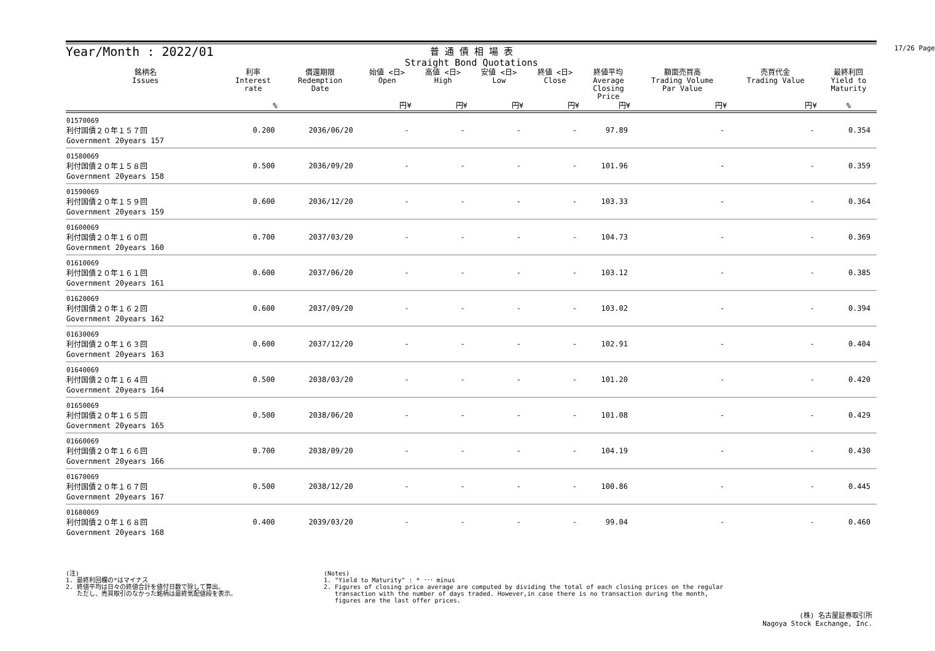Year/Month : 2022/01
普 通 債 相 場 表
Straight Bond Quotations
17/26 Page
| 銘柄名 Issues | 利率 Interest rate | 償還期限 Redemption Date | 始値 <日> Open | 高値 <日> High | 安値 <日> Low | 終値 <日> Close | 終値平均 Average Closing Price | 額面売買高 Trading Volume Par Value | 売買代金 Trading Value | 最終利回 Yield to Maturity |
| --- | --- | --- | --- | --- | --- | --- | --- | --- | --- | --- |
| | % | | 円¥ | 円¥ | 円¥ | 円¥ | 円¥ | 円¥ | 円¥ | % |
| 01570069 利付国債２０年１５７回 Government 20years 157 | 0.200 | 2036/06/20 | - | - | - | - | 97.89 | - | - | 0.354 |
| 01580069 利付国債２０年１５８回 Government 20years 158 | 0.500 | 2036/09/20 | - | - | - | - | 101.96 | - | - | 0.359 |
| 01590069 利付国債２０年１５９回 Government 20years 159 | 0.600 | 2036/12/20 | - | - | - | - | 103.33 | - | - | 0.364 |
| 01600069 利付国債２０年１６０回 Government 20years 160 | 0.700 | 2037/03/20 | - | - | - | - | 104.73 | - | - | 0.369 |
| 01610069 利付国債２０年１６１回 Government 20years 161 | 0.600 | 2037/06/20 | - | - | - | - | 103.12 | - | - | 0.385 |
| 01620069 利付国債２０年１６２回 Government 20years 162 | 0.600 | 2037/09/20 | - | - | - | - | 103.02 | - | - | 0.394 |
| 01630069 利付国債２０年１６３回 Government 20years 163 | 0.600 | 2037/12/20 | - | - | - | - | 102.91 | - | - | 0.404 |
| 01640069 利付国債２０年１６４回 Government 20years 164 | 0.500 | 2038/03/20 | - | - | - | - | 101.20 | - | - | 0.420 |
| 01650069 利付国債２０年１６５回 Government 20years 165 | 0.500 | 2038/06/20 | - | - | - | - | 101.08 | - | - | 0.429 |
| 01660069 利付国債２０年１６６回 Government 20years 166 | 0.700 | 2038/09/20 | - | - | - | - | 104.19 | - | - | 0.430 |
| 01670069 利付国債２０年１６７回 Government 20years 167 | 0.500 | 2038/12/20 | - | - | - | - | 100.86 | - | - | 0.445 |
| 01680069 利付国債２０年１６８回 Government 20years 168 | 0.400 | 2039/03/20 | - | - | - | - | 99.04 | - | - | 0.460 |
(注)
1. 最終利回欄の*はマイナス
2. 終値平均は日々の終値合計を値付日数で除して算出。
ただし、売買取引のなかった銘柄は最終気配値段を表示。
(Notes)
1. "Yield to Maturity" : * ･･･ minus
2. Figures of closing price average are computed by dividing the total of each closing prices on the regular
transaction with the number of days traded. However,in case there is no transaction during the month,
figures are the last offer prices.
(株) 名古屋証券取引所
Nagoya Stock Exchange, Inc.